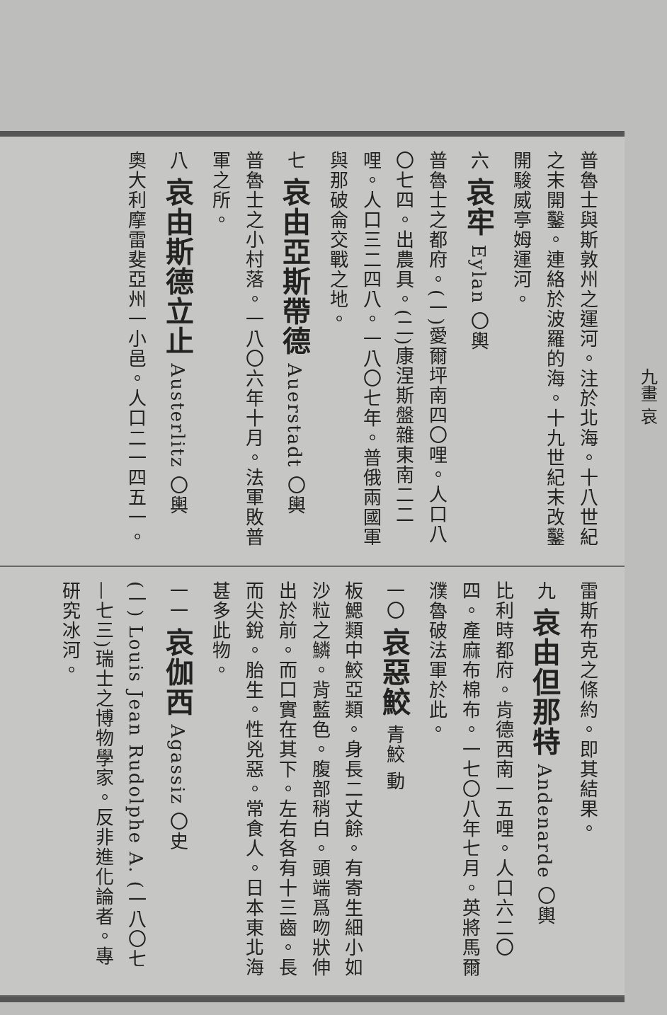普魯士與斯敦州之運河。注於北海。十八世紀之末開鑿。連絡於波羅的海。十九世紀末改鑿開駿威亭姆運河。
六 哀牢 Eylan 〇輿
普魯士之都府。(一)愛爾坪南四〇哩。人口八〇七四。出農具。(二)康涅斯盤雜東南二二哩。人口三二四八。一八〇七年。普俄兩國軍與那破侖交戰之地。
七 哀由亞斯帶德 Auerstadt 〇輿
普魯士之小村落。一八〇六年十月。法軍敗普軍之所。
八 哀由斯德立止 Austerlitz 〇輿
奧大利摩雷斐亞州一小邑。人口二一四五一。
雷斯布克之條約。即其結果。
九 哀由但那特 Andenarde 〇輿
比利時都府。肯德西南一五哩。人口六二〇四。產麻布棉布。一七〇八年七月。英將馬爾濮魯破法軍於此。
一〇 哀惡鮫 青鮫 動
板鰓類中鮫亞類。身長二丈餘。有寄生細小如沙粒之鱗。背藍色。腹部稍白。頭端爲吻狀伸出於前。而口實在其下。左右各有十三齒。長而尖銳。胎生。性兇惡。常食人。日本東北海甚多此物。
一一 哀伽西 Agassiz 〇史
(一) Louis Jean Rudolphe A. (一八〇七—七三)瑞士之博物學家。反非進化論者。專研究冰河。
九畫 哀